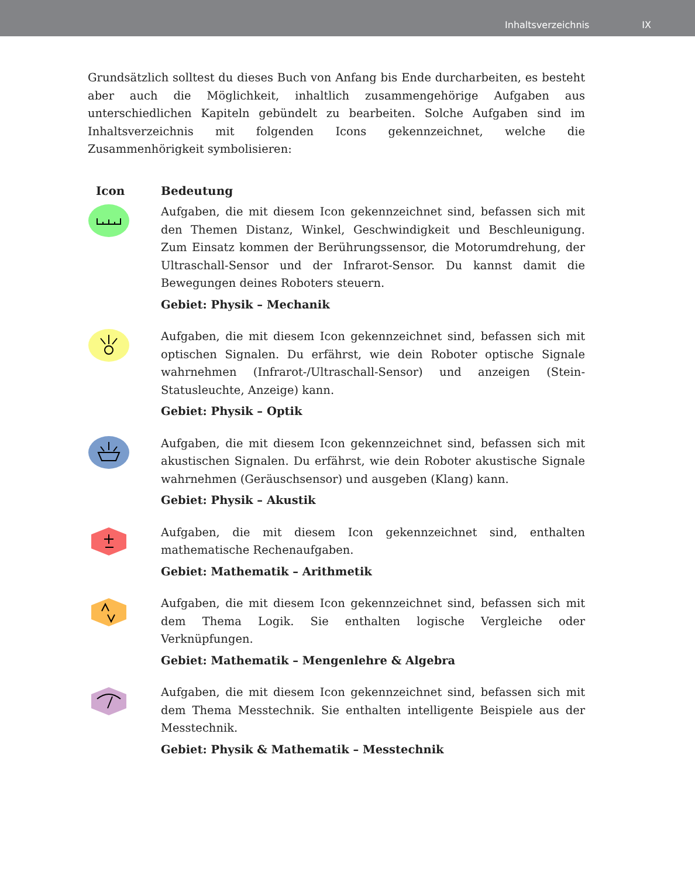Inhaltsverzeichnis IX
Grundsätzlich solltest du dieses Buch von Anfang bis Ende durcharbeiten, es besteht aber auch die Möglichkeit, inhaltlich zusammengehörige Aufgaben aus unterschiedlichen Kapiteln gebündelt zu bearbeiten. Solche Aufgaben sind im Inhaltsverzeichnis mit folgenden Icons gekennzeichnet, welche die Zusammenhörigkeit symbolisieren:
| Icon | Bedeutung |
| --- | --- |
| | Aufgaben, die mit diesem Icon gekennzeichnet sind, befassen sich mit den Themen Distanz, Winkel, Geschwindigkeit und Beschleunigung. Zum Einsatz kommen der Berührungssensor, die Motorumdrehung, der Ultraschall-Sensor und der Infrarot-Sensor. Du kannst damit die Bewegungen deines Roboters steuern. Gebiet: Physik – Mechanik |
| | Aufgaben, die mit diesem Icon gekennzeichnet sind, befassen sich mit optischen Signalen. Du erfährst, wie dein Roboter optische Signale wahrnehmen (Infrarot-/Ultraschall-Sensor) und anzeigen (Stein-Statusleuchte, Anzeige) kann. Gebiet: Physik – Optik |
| | Aufgaben, die mit diesem Icon gekennzeichnet sind, befassen sich mit akustischen Signalen. Du erfährst, wie dein Roboter akustische Signale wahrnehmen (Geräuschsensor) und ausgeben (Klang) kann. Gebiet: Physik – Akustik |
| | Aufgaben, die mit diesem Icon gekennzeichnet sind, enthalten mathematische Rechenaufgaben. Gebiet: Mathematik – Arithmetik |
| | Aufgaben, die mit diesem Icon gekennzeichnet sind, befassen sich mit dem Thema Logik. Sie enthalten logische Vergleiche oder Verknüpfungen. Gebiet: Mathematik – Mengenlehre & Algebra |
| | Aufgaben, die mit diesem Icon gekennzeichnet sind, befassen sich mit dem Thema Messtechnik. Sie enthalten intelligente Beispiele aus der Messtechnik. Gebiet: Physik & Mathematik – Messtechnik |